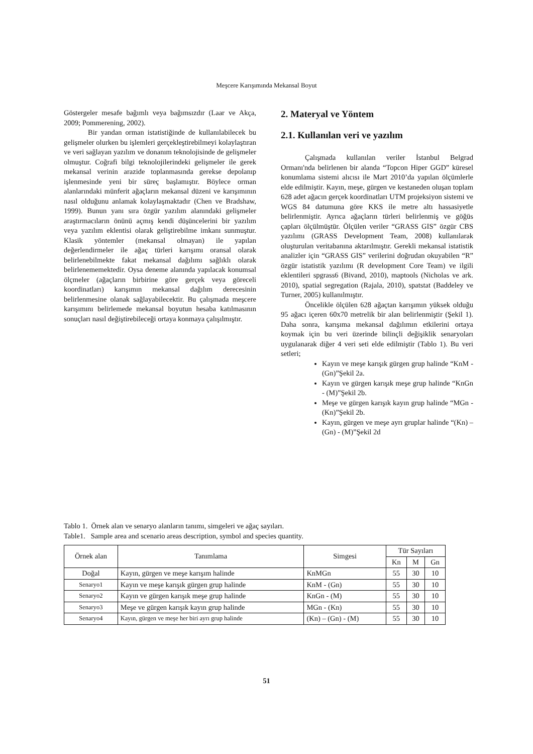Meşcere Karışımında Mekansal Boyut
Göstergeler mesafe bağımlı veya bağımsızdır (Laar ve Akça, 2009; Pommerening, 2002).
Bir yandan orman istatistiğinde de kullanılabilecek bu gelişmeler olurken bu işlemleri gerçekleştirebilmeyi kolaylaştıran ve veri sağlayan yazılım ve donanım teknolojisinde de gelişmeler olmuştur. Coğrafi bilgi teknolojilerindeki gelişmeler ile gerek mekansal verinin arazide toplanmasında gerekse depolanıp işlenmesinde yeni bir süreç başlamıştır. Böylece orman alanlarındaki münferit ağaçların mekansal düzeni ve karışımının nasıl olduğunu anlamak kolaylaşmaktadır (Chen ve Bradshaw, 1999). Bunun yanı sıra özgür yazılım alanındaki gelişmeler araştırmacıların önünü açmış kendi düşüncelerini bir yazılım veya yazılım eklentisi olarak geliştirebilme imkanı sunmuştur. Klasik yöntemler (mekansal olmayan) ile yapılan değerlendirmeler ile ağaç türleri karışımı oransal olarak belirlenebilmekte fakat mekansal dağılımı sağlıklı olarak belirlenememektedir. Oysa deneme alanında yapılacak konumsal ölçmeler (ağaçların birbirine göre gerçek veya göreceli koordinatları) karışımın mekansal dağılım derecesinin belirlenmesine olanak sağlayabilecektir. Bu çalışmada meşcere karışımını belirlemede mekansal boyutun hesaba katılmasının sonuçları nasıl değiştirebileceği ortaya konmaya çalışılmıştır.
2. Materyal ve Yöntem
2.1. Kullanılan veri ve yazılım
Çalışmada kullanılan veriler İstanbul Belgrad Ormanı'nda belirlenen bir alanda “Topcon Hiper GGD” küresel konumlama sistemi alıcısı ile Mart 2010’da yapılan ölçümlerle elde edilmiştir. Kayın, meşe, gürgen ve kestaneden oluşan toplam 628 adet ağacın gerçek koordinatları UTM projeksiyon sistemi ve WGS 84 datumuna göre KKS ile metre altı hassasiyetle belirlenmiştir. Ayrıca ağaçların türleri belirlenmiş ve göğüs çapları ölçülmüştür. Ölçülen veriler “GRASS GIS” özgür CBS yazılımı (GRASS Development Team, 2008) kullanılarak oluşturulan veritabanına aktarılmıştır. Gerekli mekansal istatistik analizler için “GRASS GIS” verilerini doğrudan okuyabilen “R” özgür istatistik yazılımı (R development Core Team) ve ilgili eklentileri spgrass6 (Bivand, 2010), maptools (Nicholas ve ark. 2010), spatial segregation (Rajala, 2010), spatstat (Baddeley ve Turner, 2005) kullanılmıştır.
Öncelikle ölçülen 628 ağaçtan karışımın yüksek olduğu 95 ağacı içeren 60x70 metrelik bir alan belirlenmiştir (Şekil 1). Daha sonra, karışıma mekansal dağılımın etkilerini ortaya koymak için bu veri üzerinde bilinçli değişiklik senaryoları uygulanarak diğer 4 veri seti elde edilmiştir (Tablo 1). Bu veri setleri;
Kayın ve meşe karışık gürgen grup halinde “KnM - (Gn)”Şekil 2a.
Kayın ve gürgen karışık meşe grup halinde “KnGn - (M)”Şekil 2b.
Meşe ve gürgen karışık kayın grup halinde “MGn - (Kn)”Şekil 2b.
Kayın, gürgen ve meşe ayrı gruplar halinde “(Kn) – (Gn) - (M)”Şekil 2d
Tablo 1. Örnek alan ve senaryo alanların tanımı, simgeleri ve ağaç sayıları.
Table1. Sample area and scenario areas description, symbol and species quantity.
| Örnek alan | Tanımlama | Simgesi | Tür Sayıları | | |
| --- | --- | --- | --- | --- | --- |
| | | | Kn | M | Gn |
| Doğal | Kayın, gürgen ve meşe karışım halinde | KnMGn | 55 | 30 | 10 |
| Senaryo1 | Kayın ve meşe karışık gürgen grup halinde | KnM - (Gn) | 55 | 30 | 10 |
| Senaryo2 | Kayın ve gürgen karışık meşe grup halinde | KnGn - (M) | 55 | 30 | 10 |
| Senaryo3 | Meşe ve gürgen karışık kayın grup halinde | MGn - (Kn) | 55 | 30 | 10 |
| Senaryo4 | Kayın, gürgen ve meşe her biri ayrı grup halinde | (Kn) – (Gn) - (M) | 55 | 30 | 10 |
51